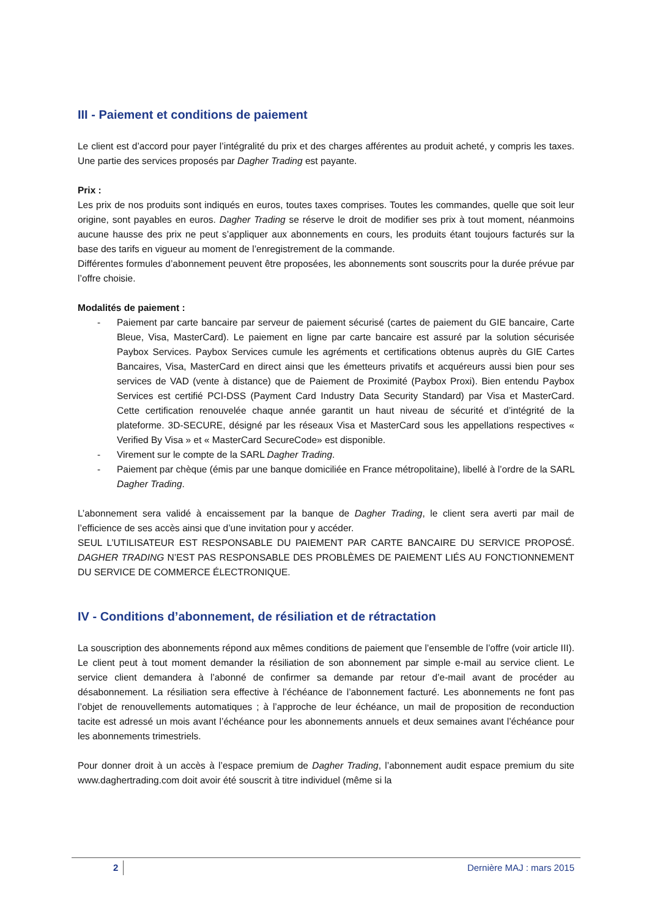III - Paiement et conditions de paiement
Le client est d’accord pour payer l’intégralité du prix et des charges afférentes au produit acheté, y compris les taxes. Une partie des services proposés par Dagher Trading est payante.
Prix :
Les prix de nos produits sont indiqués en euros, toutes taxes comprises. Toutes les commandes, quelle que soit leur origine, sont payables en euros. Dagher Trading se réserve le droit de modifier ses prix à tout moment, néanmoins aucune hausse des prix ne peut s’appliquer aux abonnements en cours, les produits étant toujours facturés sur la base des tarifs en vigueur au moment de l’enregistrement de la commande.
Différentes formules d’abonnement peuvent être proposées, les abonnements sont souscrits pour la durée prévue par l’offre choisie.
Modalités de paiement :
- Paiement par carte bancaire par serveur de paiement sécurisé (cartes de paiement du GIE bancaire, Carte Bleue, Visa, MasterCard). Le paiement en ligne par carte bancaire est assuré par la solution sécurisée Paybox Services. Paybox Services cumule les agréments et certifications obtenus auprès du GIE Cartes Bancaires, Visa, MasterCard en direct ainsi que les émetteurs privatifs et acquéreurs aussi bien pour ses services de VAD (vente à distance) que de Paiement de Proximité (Paybox Proxi). Bien entendu Paybox Services est certifié PCI-DSS (Payment Card Industry Data Security Standard) par Visa et MasterCard. Cette certification renouvelée chaque année garantit un haut niveau de sécurité et d’intégrité de la plateforme. 3D-SECURE, désigné par les réseaux Visa et MasterCard sous les appellations respectives « Verified By Visa » et « MasterCard SecureCode» est disponible.
- Virement sur le compte de la SARL Dagher Trading.
- Paiement par chèque (émis par une banque domiciliée en France métropolitaine), libellé à l’ordre de la SARL Dagher Trading.
L’abonnement sera validé à encaissement par la banque de Dagher Trading, le client sera averti par mail de l’efficience de ses accès ainsi que d’une invitation pour y accéder.
SEUL L’UTILISATEUR EST RESPONSABLE DU PAIEMENT PAR CARTE BANCAIRE DU SERVICE PROPOSÉ. DAGHER TRADING N’EST PAS RESPONSABLE DES PROBLÈMES DE PAIEMENT LIÉS AU FONCTIONNEMENT DU SERVICE DE COMMERCE ÉLECTRONIQUE.
IV - Conditions d’abonnement, de résiliation et de rétractation
La souscription des abonnements répond aux mêmes conditions de paiement que l’ensemble de l’offre (voir article III). Le client peut à tout moment demander la résiliation de son abonnement par simple e-mail au service client. Le service client demandera à l’abonné de confirmer sa demande par retour d’e-mail avant de procéder au désabonnement. La résiliation sera effective à l’échéance de l’abonnement facturé. Les abonnements ne font pas l’objet de renouvellements automatiques ; à l’approche de leur échéance, un mail de proposition de reconduction tacite est adressé un mois avant l’échéance pour les abonnements annuels et deux semaines avant l’échéance pour les abonnements trimestriels.
Pour donner droit à un accès à l’espace premium de Dagher Trading, l’abonnement audit espace premium du site www.daghertrading.com doit avoir été souscrit à titre individuel (même si la
2 Dernière MAJ : mars 2015